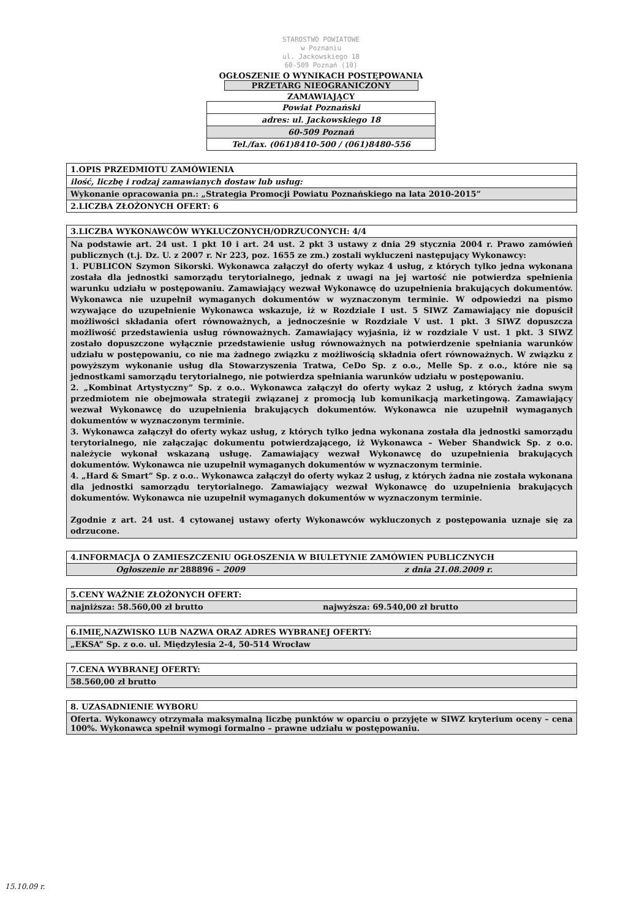STAROSTWO POWIATOWE
w Poznaniu
ul. Jackowskiego 18
60-509 Poznań (10)
OGŁOSZENIE O WYNIKACH POSTĘPOWANIA
PRZETARG NIEOGRANICZONY
ZAMAWIAJĄCY
| Powiat Poznański |
| adres: ul. Jackowskiego 18 |
| 60-509 Poznań |
| Tel./fax. (061)8410-500 / (061)8480-556 |
| 1.OPIS PRZEDMIOTU ZAMÓWIENIA |
| ilość, liczbę i rodzaj zamawianych dostaw lub usług: |
| Wykonanie opracowania pn.: „Strategia Promocji Powiatu Poznańskiego na lata 2010-2015” |
| 2.LICZBA ZŁOŻONYCH OFERT: 6 |
| 3.LICZBA WYKONAWCÓW WYKLUCZONYCH/ODRZUCONYCH: 4/4 |
| Na podstawie art. 24 ust. 1 pkt 10 i art. 24 ust. 2 pkt 3 ustawy z dnia 29 stycznia 2004 r. Prawo zamówień publicznych (t.j. Dz. U. z 2007 r. Nr 223, poz. 1655 ze zm.) zostali wykluczeni następujący Wykonawcy: 1. PUBLICON Szymon Sikorski. Wykonawca załączył do oferty wykaz 4 usług, z których tylko jedna wykonana została dla jednostki samorządu terytorialnego, jednak z uwagi na jej wartość nie potwierdza spełnienia warunku udziału w postępowaniu. Zamawiający wezwał Wykonawcę do uzupełnienia brakujących dokumentów. Wykonawca nie uzupełnił wymaganych dokumentów w wyznaczonym terminie. W odpowiedzi na pismo wzywające do uzupełnienie Wykonawca wskazuje, iż w Rozdziale I ust. 5 SIWZ Zamawiający nie dopuścił możliwości składania ofert równoważnych, a jednocześnie w Rozdziale V ust. 1 pkt. 3 SIWZ dopuszcza możliwość przedstawienia usług równoważnych. Zamawiający wyjaśnia, iż w rozdziale V ust. 1 pkt. 3 SIWZ zostało dopuszczone wyłącznie przedstawienie usług równoważnych na potwierdzenie spełniania warunków udziału w postępowaniu, co nie ma żadnego związku z możliwością składnia ofert równoważnych. W związku z powyższym wykonanie usług dla Stowarzyszenia Tratwa, CeDo Sp. z o.o., Melle Sp. z o.o., które nie są jednostkami samorządu terytorialnego, nie potwierdza spełniania warunków udziału w postępowaniu. 2. „Kombinat Artystyczny” Sp. z o.o.. Wykonawca załączył do oferty wykaz 2 usług, z których żadna swym przedmiotem nie obejmowała strategii związanej z promocją lub komunikacją marketingową. Zamawiający wezwał Wykonawcę do uzupełnienia brakujących dokumentów. Wykonawca nie uzupełnił wymaganych dokumentów w wyznaczonym terminie. 3. Wykonawca załączył do oferty wykaz usług, z których tylko jedna wykonana została dla jednostki samorządu terytorialnego, nie załączając dokumentu potwierdzającego, iż Wykonawca – Weber Shandwick Sp. z o.o. należycie wykonał wskazaną usługę. Zamawiający wezwał Wykonawcę do uzupełnienia brakujących dokumentów. Wykonawca nie uzupełnił wymaganych dokumentów w wyznaczonym terminie. 4. „Hard & Smart” Sp. z o.o.. Wykonawca załączył do oferty wykaz 2 usług, z których żadna nie została wykonana dla jednostki samorządu terytorialnego. Zamawiający wezwał Wykonawcę do uzupełnienia brakujących dokumentów. Wykonawca nie uzupełnił wymaganych dokumentów w wyznaczonym terminie. Zgodnie z art. 24 ust. 4 cytowanej ustawy oferty Wykonawców wykluczonych z postępowania uznaje się za odrzucone. |
| 4.INFORMACJA O ZAMIESZCZENIU OGŁOSZENIA W BIULETYNIE ZAMÓWIEŃ PUBLICZNYCH | |
| Ogłoszenie nr 288896 – 2009 | z dnia 21.08.2009 r. |
| 5.CENY WAŻNIE ZŁOŻONYCH OFERT: | |
| najniższa: 58.560,00 zł brutto | najwyższa: 69.540,00 zł brutto |
| 6.IMIĘ,NAZWISKO LUB NAZWA ORAZ ADRES WYBRANEJ OFERTY: |
| „EKSA” Sp. z o.o. ul. Międzylesia 2-4, 50-514 Wrocław |
| 7.CENA WYBRANEJ OFERTY: |
| 58.560,00 zł brutto |
| 8. UZASADNIENIE WYBORU |
| Oferta. Wykonawcy otrzymała maksymalną liczbę punktów w oparciu o przyjęte w SIWZ kryterium oceny – cena 100%. Wykonawca spełnił wymogi formalno – prawne udziału w postępowaniu. |
15.10.09 r.